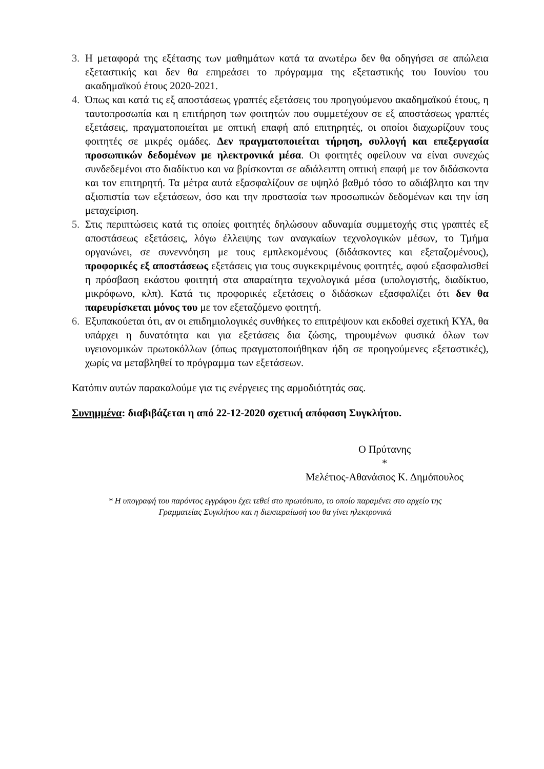3. Η μεταφορά της εξέτασης των μαθημάτων κατά τα ανωτέρω δεν θα οδηγήσει σε απώλεια εξεταστικής και δεν θα επηρεάσει το πρόγραμμα της εξεταστικής του Ιουνίου του ακαδημαϊκού έτους 2020-2021.
4. Όπως και κατά τις εξ αποστάσεως γραπτές εξετάσεις του προηγούμενου ακαδημαϊκού έτους, η ταυτοπροσωπία και η επιτήρηση των φοιτητών που συμμετέχουν σε εξ αποστάσεως γραπτές εξετάσεις, πραγματοποιείται με οπτική επαφή από επιτηρητές, οι οποίοι διαχωρίζουν τους φοιτητές σε μικρές ομάδες. Δεν πραγματοποιείται τήρηση, συλλογή και επεξεργασία προσωπικών δεδομένων με ηλεκτρονικά μέσα. Οι φοιτητές οφείλουν να είναι συνεχώς συνδεδεμένοι στο διαδίκτυο και να βρίσκονται σε αδιάλειπτη οπτική επαφή με τον διδάσκοντα και τον επιτηρητή. Τα μέτρα αυτά εξασφαλίζουν σε υψηλό βαθμό τόσο το αδιάβλητο και την αξιοπιστία των εξετάσεων, όσο και την προστασία των προσωπικών δεδομένων και την ίση μεταχείριση.
5. Στις περιπτώσεις κατά τις οποίες φοιτητές δηλώσουν αδυναμία συμμετοχής στις γραπτές εξ αποστάσεως εξετάσεις, λόγω έλλειψης των αναγκαίων τεχνολογικών μέσων, το Τμήμα οργανώνει, σε συνεννόηση με τους εμπλεκομένους (διδάσκοντες και εξεταζομένους), προφορικές εξ αποστάσεως εξετάσεις για τους συγκεκριμένους φοιτητές, αφού εξασφαλισθεί η πρόσβαση εκάστου φοιτητή στα απαραίτητα τεχνολογικά μέσα (υπολογιστής, διαδίκτυο, μικρόφωνο, κλπ). Κατά τις προφορικές εξετάσεις ο διδάσκων εξασφαλίζει ότι δεν θα παρευρίσκεται μόνος του με τον εξεταζόμενο φοιτητή.
6. Εξυπακούεται ότι, αν οι επιδημιολογικές συνθήκες το επιτρέψουν και εκδοθεί σχετική ΚΥΑ, θα υπάρχει η δυνατότητα και για εξετάσεις δια ζώσης, τηρουμένων φυσικά όλων των υγειονομικών πρωτοκόλλων (όπως πραγματοποιήθηκαν ήδη σε προηγούμενες εξεταστικές), χωρίς να μεταβληθεί το πρόγραμμα των εξετάσεων.
Κατόπιν αυτών παρακαλούμε για τις ενέργειες της αρμοδιότητάς σας.
Συνημμένα: διαβιβάζεται η από 22-12-2020 σχετική απόφαση Συγκλήτου.
Ο Πρύτανης
*
Μελέτιος-Αθανάσιος Κ. Δημόπουλος
* Η υπογραφή του παρόντος εγγράφου έχει τεθεί στο πρωτότυπο, το οποίο παραμένει στο αρχείο της
Γραμματείας Συγκλήτου και η διεκπεραίωσή του θα γίνει ηλεκτρονικά